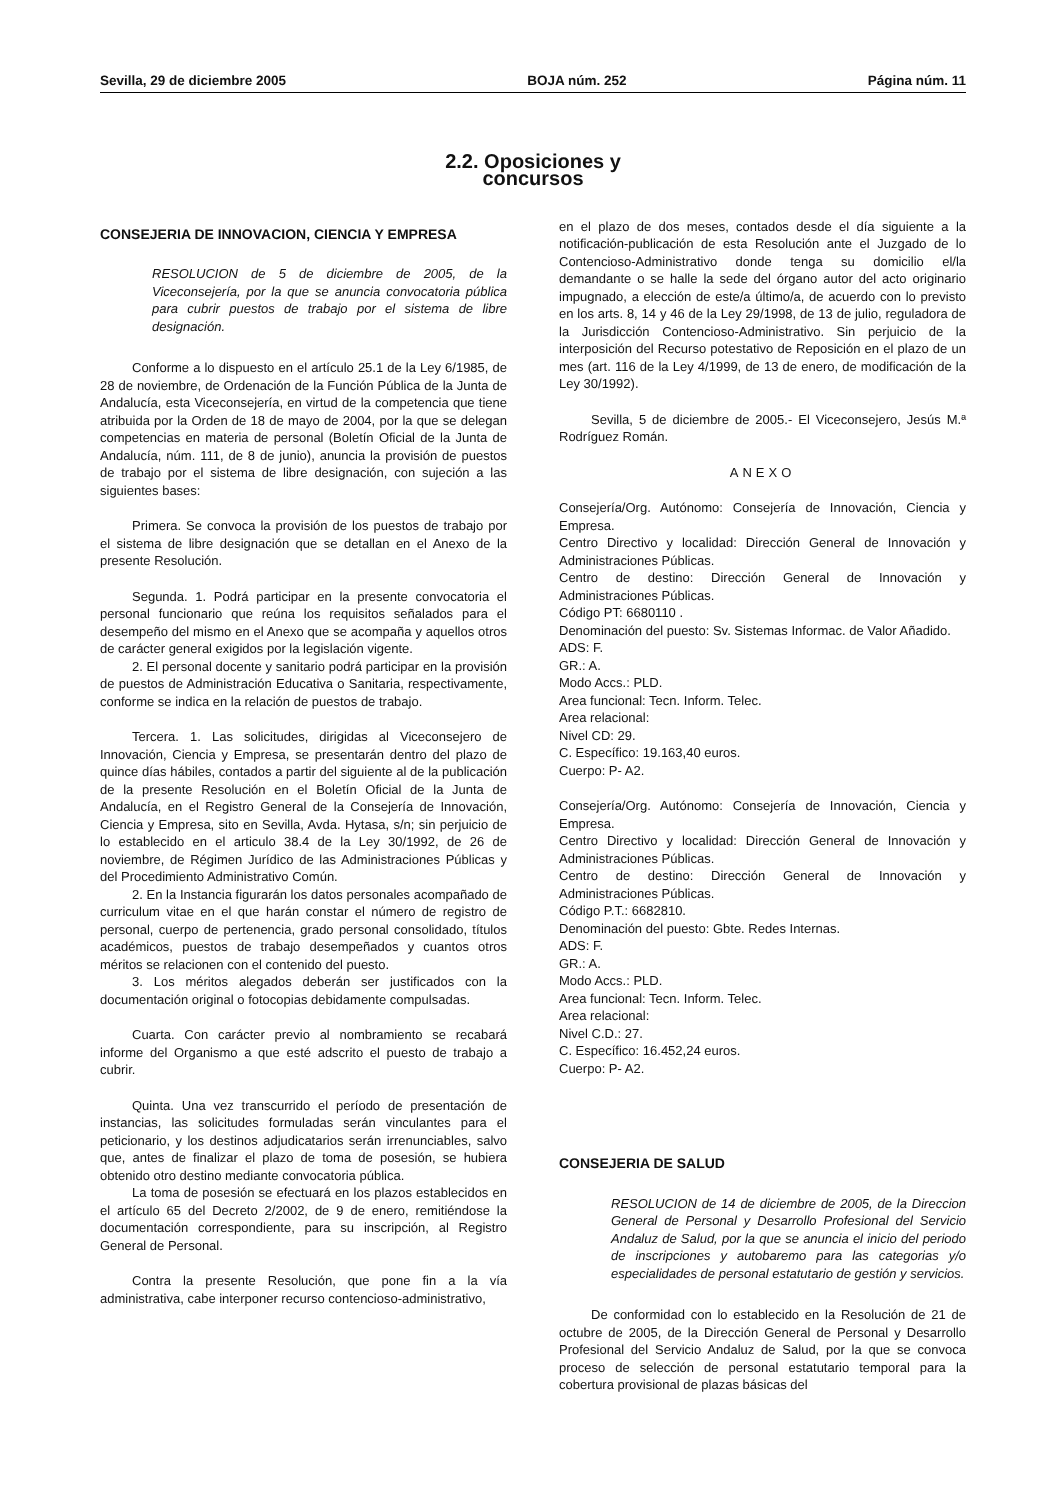Sevilla, 29 de diciembre 2005 BOJA núm. 252 Página núm. 11
2.2. Oposiciones y concursos
CONSEJERIA DE INNOVACION, CIENCIA Y EMPRESA
RESOLUCION de 5 de diciembre de 2005, de la Viceconsejería, por la que se anuncia convocatoria pública para cubrir puestos de trabajo por el sistema de libre designación.
Conforme a lo dispuesto en el artículo 25.1 de la Ley 6/1985, de 28 de noviembre, de Ordenación de la Función Pública de la Junta de Andalucía, esta Viceconsejería, en virtud de la competencia que tiene atribuida por la Orden de 18 de mayo de 2004, por la que se delegan competencias en materia de personal (Boletín Oficial de la Junta de Andalucía, núm. 111, de 8 de junio), anuncia la provisión de puestos de trabajo por el sistema de libre designación, con sujeción a las siguientes bases:
Primera. Se convoca la provisión de los puestos de trabajo por el sistema de libre designación que se detallan en el Anexo de la presente Resolución.
Segunda. 1. Podrá participar en la presente convocatoria el personal funcionario que reúna los requisitos señalados para el desempeño del mismo en el Anexo que se acompaña y aquellos otros de carácter general exigidos por la legislación vigente.
2. El personal docente y sanitario podrá participar en la provisión de puestos de Administración Educativa o Sanitaria, respectivamente, conforme se indica en la relación de puestos de trabajo.
Tercera. 1. Las solicitudes, dirigidas al Viceconsejero de Innovación, Ciencia y Empresa, se presentarán dentro del plazo de quince días hábiles, contados a partir del siguiente al de la publicación de la presente Resolución en el Boletín Oficial de la Junta de Andalucía, en el Registro General de la Consejería de Innovación, Ciencia y Empresa, sito en Sevilla, Avda. Hytasa, s/n; sin perjuicio de lo establecido en el articulo 38.4 de la Ley 30/1992, de 26 de noviembre, de Régimen Jurídico de las Administraciones Públicas y del Procedimiento Administrativo Común.
2. En la Instancia figurarán los datos personales acompañado de curriculum vitae en el que harán constar el número de registro de personal, cuerpo de pertenencia, grado personal consolidado, títulos académicos, puestos de trabajo desempeñados y cuantos otros méritos se relacionen con el contenido del puesto.
3. Los méritos alegados deberán ser justificados con la documentación original o fotocopias debidamente compulsadas.
Cuarta. Con carácter previo al nombramiento se recabará informe del Organismo a que esté adscrito el puesto de trabajo a cubrir.
Quinta. Una vez transcurrido el período de presentación de instancias, las solicitudes formuladas serán vinculantes para el peticionario, y los destinos adjudicatarios serán irrenunciables, salvo que, antes de finalizar el plazo de toma de posesión, se hubiera obtenido otro destino mediante convocatoria pública.
La toma de posesión se efectuará en los plazos establecidos en el artículo 65 del Decreto 2/2002, de 9 de enero, remitiéndose la documentación correspondiente, para su inscripción, al Registro General de Personal.
Contra la presente Resolución, que pone fin a la vía administrativa, cabe interponer recurso contencioso-administrativo,
en el plazo de dos meses, contados desde el día siguiente a la notificación-publicación de esta Resolución ante el Juzgado de lo Contencioso-Administrativo donde tenga su domicilio el/la demandante o se halle la sede del órgano autor del acto originario impugnado, a elección de este/a último/a, de acuerdo con lo previsto en los arts. 8, 14 y 46 de la Ley 29/1998, de 13 de julio, reguladora de la Jurisdicción Contencioso-Administrativo. Sin perjuicio de la interposición del Recurso potestativo de Reposición en el plazo de un mes (art. 116 de la Ley 4/1999, de 13 de enero, de modificación de la Ley 30/1992).
Sevilla, 5 de diciembre de 2005.- El Viceconsejero, Jesús M.ª Rodríguez Román.
ANEXO
Consejería/Org. Autónomo: Consejería de Innovación, Ciencia y Empresa.
Centro Directivo y localidad: Dirección General de Innovación y Administraciones Públicas.
Centro de destino: Dirección General de Innovación y Administraciones Públicas.
Código PT: 6680110 .
Denominación del puesto: Sv. Sistemas Informac. de Valor Añadido.
ADS: F.
GR.: A.
Modo Accs.: PLD.
Area funcional: Tecn. Inform. Telec.
Area relacional:
Nivel CD: 29.
C. Específico: 19.163,40 euros.
Cuerpo: P- A2.
Consejería/Org. Autónomo: Consejería de Innovación, Ciencia y Empresa.
Centro Directivo y localidad: Dirección General de Innovación y Administraciones Públicas.
Centro de destino: Dirección General de Innovación y Administraciones Públicas.
Código P.T.: 6682810.
Denominación del puesto: Gbte. Redes Internas.
ADS: F.
GR.: A.
Modo Accs.: PLD.
Area funcional: Tecn. Inform. Telec.
Area relacional:
Nivel C.D.: 27.
C. Específico: 16.452,24 euros.
Cuerpo: P- A2.
CONSEJERIA DE SALUD
RESOLUCION de 14 de diciembre de 2005, de la Direccion General de Personal y Desarrollo Profesional del Servicio Andaluz de Salud, por la que se anuncia el inicio del periodo de inscripciones y autobaremo para las categorias y/o especialidades de personal estatutario de gestión y servicios.
De conformidad con lo establecido en la Resolución de 21 de octubre de 2005, de la Dirección General de Personal y Desarrollo Profesional del Servicio Andaluz de Salud, por la que se convoca proceso de selección de personal estatutario temporal para la cobertura provisional de plazas básicas del